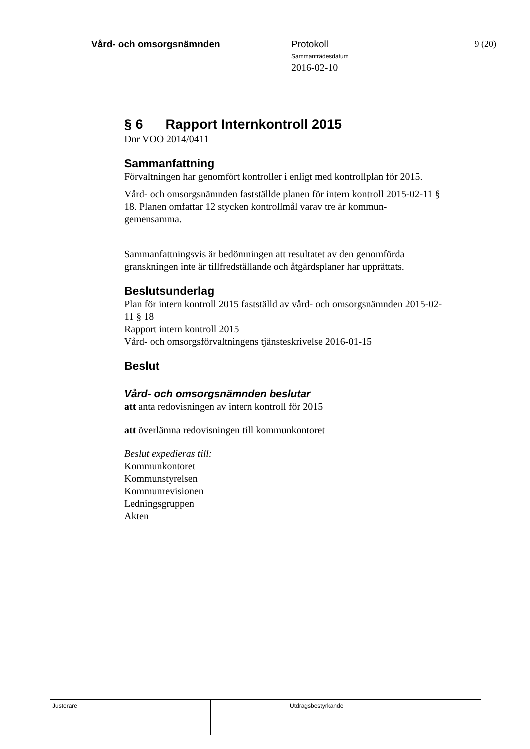Vård- och omsorgsnämnden Protokoll
Sammanträdesdatum
2016-02-10
9 (20)
§ 6 Rapport Internkontroll 2015
Dnr VOO 2014/0411
Sammanfattning
Förvaltningen har genomfört kontroller i enligt med kontrollplan för 2015.
Vård- och omsorgsnämnden fastställde planen för intern kontroll 2015-02-11 § 18. Planen omfattar 12 stycken kontrollmål varav tre är kommun-gemensamma.
Sammanfattningsvis är bedömningen att resultatet av den genomförda granskningen inte är tillfredställande och åtgärdsplaner har upprättats.
Beslutsunderlag
Plan för intern kontroll 2015 fastställd av vård- och omsorgsnämnden 2015-02-11 § 18
Rapport intern kontroll 2015
Vård- och omsorgsförvaltningens tjänsteskrivelse 2016-01-15
Beslut
Vård- och omsorgsnämnden beslutar
att anta redovisningen av intern kontroll för 2015
att överlämna redovisningen till kommunkontoret
Beslut expedieras till:
Kommunkontoret
Kommunstyrelsen
Kommunrevisionen
Ledningsgruppen
Akten
Justerare Utdragsbestyrkande